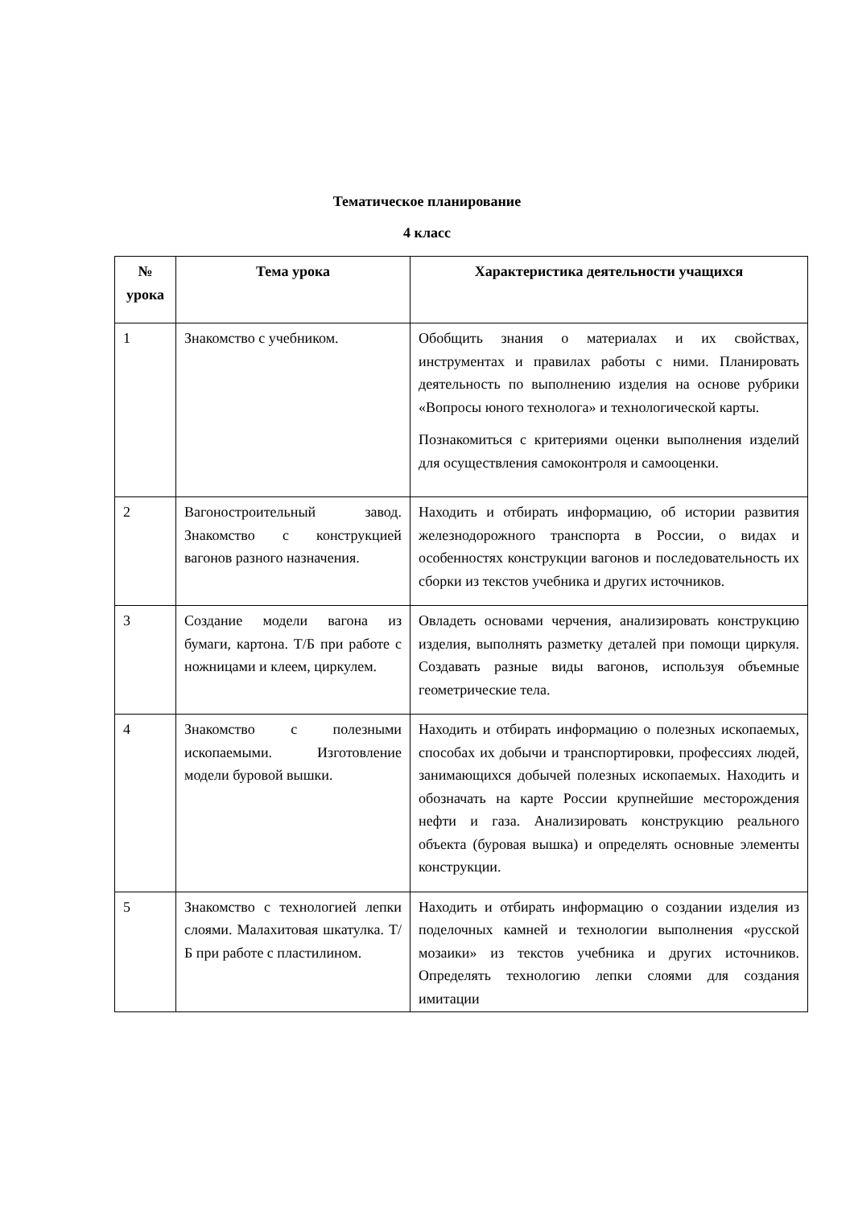Тематическое планирование
4 класс
| № урока | Тема урока | Характеристика деятельности учащихся |
| --- | --- | --- |
| 1 | Знакомство с учебником. | Обобщить знания о материалах и их свойствах, инструментах и правилах работы с ними. Планировать деятельность по выполнению изделия на основе рубрики «Вопросы юного технолога» и технологической карты. Познакомиться с критериями оценки выполнения изделий для осуществления самоконтроля и самооценки. |
| 2 | Вагоностроительный завод. Знакомство с конструкцией вагонов разного назначения. | Находить и отбирать информацию, об истории развития железнодорожного транспорта в России, о видах и особенностях конструкции вагонов и последовательность их сборки из текстов учебника и других источников. |
| 3 | Создание модели вагона из бумаги, картона. Т/Б при работе с ножницами и клеем, циркулем. | Овладеть основами черчения, анализировать конструкцию изделия, выполнять разметку деталей при помощи циркуля. Создавать разные виды вагонов, используя объемные геометрические тела. |
| 4 | Знакомство с полезными ископаемыми. Изготовление модели буровой вышки. | Находить и отбирать информацию о полезных ископаемых, способах их добычи и транспортировки, профессиях людей, занимающихся добычей полезных ископаемых. Находить и обозначать на карте России крупнейшие месторождения нефти и газа. Анализировать конструкцию реального объекта (буровая вышка) и определять основные элементы конструкции. |
| 5 | Знакомство с технологией лепки слоями. Малахитовая шкатулка. Т/Б при работе с пластилином. | Находить и отбирать информацию о создании изделия из поделочных камней и технологии выполнения «русской мозаики» из текстов учебника и других источников. Определять технологию лепки слоями для создания имитации |